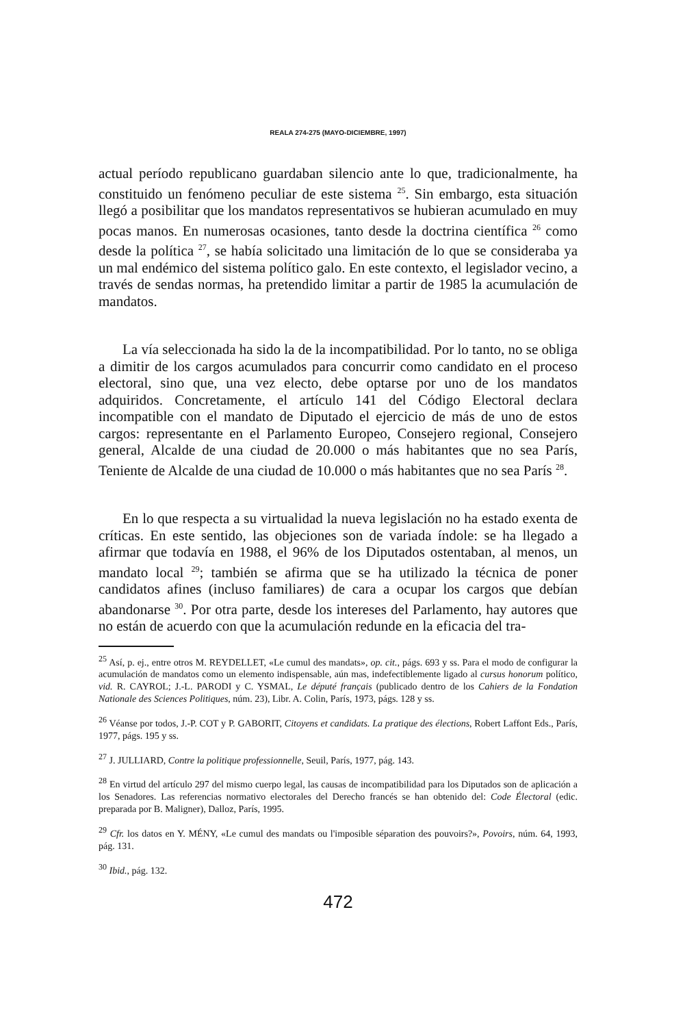REALA 274-275 (MAYO-DICIEMBRE, 1997)
actual período republicano guardaban silencio ante lo que, tradicionalmente, ha constituido un fenómeno peculiar de este sistema <sup>25</sup>. Sin embargo, esta situación llegó a posibilitar que los mandatos representativos se hubieran acumulado en muy pocas manos. En numerosas ocasiones, tanto desde la doctrina científica <sup>26</sup> como desde la política <sup>27</sup>, se había solicitado una limitación de lo que se consideraba ya un mal endémico del sistema político galo. En este contexto, el legislador vecino, a través de sendas normas, ha pretendido limitar a partir de 1985 la acumulación de mandatos.
La vía seleccionada ha sido la de la incompatibilidad. Por lo tanto, no se obliga a dimitir de los cargos acumulados para concurrir como candidato en el proceso electoral, sino que, una vez electo, debe optarse por uno de los mandatos adquiridos. Concretamente, el artículo 141 del Código Electoral declara incompatible con el mandato de Diputado el ejercicio de más de uno de estos cargos: representante en el Parlamento Europeo, Consejero regional, Consejero general, Alcalde de una ciudad de 20.000 o más habitantes que no sea París, Teniente de Alcalde de una ciudad de 10.000 o más habitantes que no sea París <sup>28</sup>.
En lo que respecta a su virtualidad la nueva legislación no ha estado exenta de críticas. En este sentido, las objeciones son de variada índole: se ha llegado a afirmar que todavía en 1988, el 96% de los Diputados ostentaban, al menos, un mandato local <sup>29</sup>; también se afirma que se ha utilizado la técnica de poner candidatos afines (incluso familiares) de cara a ocupar los cargos que debían abandonarse <sup>30</sup>. Por otra parte, desde los intereses del Parlamento, hay autores que no están de acuerdo con que la acumulación redunde en la eficacia del tra-
<sup>25</sup> Así, p. ej., entre otros M. REYDELLET, «Le cumul des mandats», op. cit., págs. 693 y ss. Para el modo de configurar la acumulación de mandatos como un elemento indispensable, aún mas, indefectiblemente ligado al cursus honorum político, vid. R. CAYROL; J.-L. PARODI y C. YSMAL, Le député français (publicado dentro de los Cahiers de la Fondation Nationale des Sciences Politiques, núm. 23), Libr. A. Colin, París, 1973, págs. 128 y ss.
<sup>26</sup> Véanse por todos, J.-P. COT y P. GABORIT, Citoyens et candidats. La pratique des élections, Robert Laffont Eds., París, 1977, págs. 195 y ss.
<sup>27</sup> J. JULLIARD, Contre la politique professionnelle, Seuil, París, 1977, pág. 143.
<sup>28</sup> En virtud del artículo 297 del mismo cuerpo legal, las causas de incompatibilidad para los Diputados son de aplicación a los Senadores. Las referencias normativo electorales del Derecho francés se han obtenido del: Code Électoral (edic. preparada por B. Maligner), Dalloz, París, 1995.
<sup>29</sup> Cfr. los datos en Y. MÉNY, «Le cumul des mandats ou l'imposible séparation des pouvoirs?», Povoirs, núm. 64, 1993, pág. 131.
<sup>30</sup> Ibid., pág. 132.
472